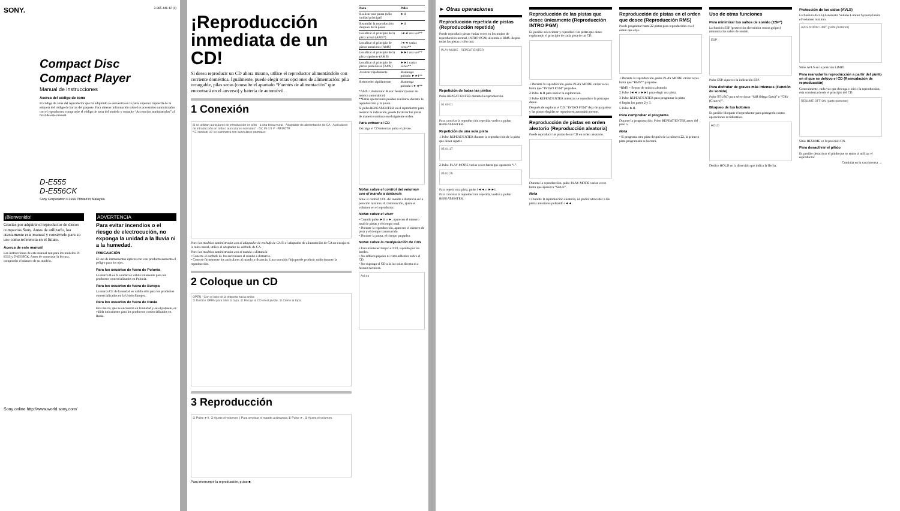SONY. 3-865-446-12 (1)
Compact Disc
Compact Player
Manual de instrucciones
Acerca del código de zona
El código de zona del reproductor que ha adquirido se encuentra en la parte superior izquierda de la etiqueta del código de barras del paquete. Para obtener información sobre los accesorios suministrados con el reproductor, compruebe el código de zona del modelo y consulte “Accesorios suministrados” al final de este manual.
D-E555
D-E556CK
Sony Corporation ©1999 Printed in Malaysia
¡Bienvenido!
Gracias por adquirir el reproductor de discos compactos Sony. Antes de utilizarlo, lea atentamente este manual y consérvelo para su uso como referencia en el futuro.
Acerca de este manual
Las instrucciones de este manual son para los modelos D-E555 y D-E556CK. Antes de comenzar la lectura, compruebe el número de su modelo.
Sony online http://www.world.sony.com/
ADVERTENCIA
Para evitar incendios o el riesgo de electrocución, no exponga la unidad a la lluvia ni a la humedad.
PRECAUCIÓN
El uso de instrumentos ópticos con este producto aumenta el peligro para los ojos.
Para los usuarios de fuera de Polonia
La marca B en la unidad es válida solamente para los productos comercializados en Polonia.
Para los usuarios de fuera de Europa
La marca CE de la unidad es válida sólo para los productos comercializados en la Unión Europea.
Para los usuarios de fuera de Rusia
Esta marca, que se encuentra en la unidad y en el paquete, es válida únicamente para los productos comercializados en Rusia.
¡Reproducción inmediata de un CD!
Si desea reproducir un CD ahora mismo, utilice el reproductor alimentándolo con corriente doméstica. Igualmente, puede elegir otras opciones de alimentación: pila recargable, pilas secas (consulte el apartado “Fuentes de alimentación” que encontrará en el anverso) y batería de automóvil.
1 Conexión
Si se utilizan auriculares de introducción en oído · a una toma mural · Adaptador de alimentación de CA · Auriculares de introducción en oído o auriculares normales* · DC IN 4.5 V · REMOTE
* El modelo U2 se suministra con auriculares normales
Para los modelos suministrados con el adaptador de enchufe de CA Si el adaptador de alimentación de CA no encaja en la toma mural, utilice el adaptador de enchufe de CA.
Para los modelos suministrados con el mando a distancia
• Conecte el enchufe de los auriculares al mando a distancia.
• Conecte firmemente los auriculares al mando a distancia. Una conexión floja puede producir ruido durante la reproducción.
2 Coloque un CD
OPEN · Con el lado de la etiqueta hacia arriba
① Deslice OPEN para abrir la tapa. ② Encaje el CD en el pivote. ③ Cierre la tapa.
3 Reproducción
① Pulse ►II. ② Ajuste el volumen. | Para emplear el mando a distancia ① Pulse ►. ② Ajuste el volumen.
Para interrumpir la reproducción, pulse ■.
| Para | Pulse |
| --- | --- |
| Realizar una pausa (sólo unidad principal) | ►II |
| Reanudar la reproducción después de la pausa | ►II |
| Localizar el principio de la pista actual (AMS*) | I◄◄ una vez** |
| Localizar el principio de pistas anteriores (AMS) | I◄◄ varias veces** |
| Localizar el principio de la pista siguiente (AMS) | ►►I una vez** |
| Localizar el principio de pistas posteriores (AMS) | ►►I varias veces** |
| Avanzar rápidamente | Mantenga pulsado ►►I** |
| Retroceder rápidamente | Mantenga pulsado I◄◄** |
*AMS = Automatic Music Sensor (sensor de música automático)
**Estas operaciones pueden realizarse durante la reproducción y la pausa.
Si pulsa REPEAT/ENTER en el reproductor para mostrar la indicación, puede localizar las pistas de manera continua en el siguiente orden.
Para extraer el CD
Extraiga el CD mientras pulsa el pivote.
Notas sobre el control del volumen con el mando a distancia
Sitúe el control VOL del mando a distancia en la posición máxima. A continuación, ajuste el volumen en el reproductor.
Notas sobre el visor
• Cuando pulse ►II o ►, aparecen el número total de pistas y el tiempo total.
• Durante la reproducción, aparecen el número de pista y el tiempo transcurrido.
• Durante la pausa, el tiempo parpadea.
Notas sobre la manipulación de CDs
• Para mantener limpio el CD, sujételo por los bordes.
• No adhiera papeles ni cinta adhesiva sobre el CD.
• No exponga el CD a la luz solar directa ni a fuentes térmicas.
Así no
► Otras operaciones
Reproducción repetida de pistas (Reproducción repetida)
Puede reproducir pistas varias veces en los modos de reproducción normal, INTRO PGM, aleatoria o RMS. Repita todas las pistas o sólo una.
PLAY MODE · REPEAT/ENTER
Repetición de todas las pistas
Pulse REPEAT/ENTER durante la reproducción.
01 00:01
Para cancelar la reproducción repetida, vuelva a pulsar REPEAT/ENTER.
Repetición de una sola pista
1 Pulse REPEAT/ENTER durante la reproducción de la pista que desea repetir.
05 01:17
2 Pulse PLAY MODE varias veces hasta que aparezca “1”.
05 01:25
Para repetir otra pista, pulse I◄◄ o ►►I.
Para cancelar la reproducción repetida, vuelva a pulsar REPEAT/ENTER.
Reproducción de las pistas que desee únicamente (Reproducción INTRO PGM)
Es posible seleccionar y reproducir las pistas que desee explorando el principio de cada pista de un CD.
1 Durante la reproducción, pulse PLAY MODE varias veces hasta que “INTRO PGM” parpadee.
2 Pulse ►II para iniciar la exploración.
3 Pulse REPEAT/ENTER mientras se reproduce la pista que desee.
Después de explorar el CD, “INTRO PGM” deja de parpadear y las pistas elegidas se reproducen automáticamente.
Reproducción de pistas en orden aleatorio (Reproducción aleatoria)
Puede reproducir las pistas de un CD en orden aleatorio.
Durante la reproducción, pulse PLAY MODE varias veces hasta que aparezca “SHUF”.
Nota
• Durante la reproducción aleatoria, no podrá retroceder a las pistas anteriores pulsando I◄◄.
Reproducción de pistas en el orden que desee (Reproducción RMS)
Puede programar hasta 22 pistas para reproducirlas en el orden que elija.
1 Durante la reproducción, pulse PLAY MODE varias veces hasta que “RMS*” parpadee.
*RMS = Sensor de música aleatoria
2 Pulse I◄◄ o ►►I para elegir una pista.
3 Pulse REPEAT/ENTER para programar la pista.
4 Repita los pasos 2 y 3.
5 Pulse ►II.
Para comprobar el programa
Durante la programación: Pulse REPEAT/ENTER antes del paso 5.
Nota
• Si programa otra pista después de la número 22, la primera pista programada se borrará.
Uso de otras funciones
Para minimizar los saltos de sonido (ESP²)
La función ESP (protección electrónica contra golpes) minimiza los saltos de sonido.
ESP
Pulse ESP. Aparece la indicación ESP.
Para disfrutar de graves más intensos (Función de sonido)
Pulse SOUND para seleccionar “MB (Mega Bass)” o “GRV (Groove)”.
Bloqueo de los botones
Es posible bloquear el reproductor para protegerlo contra operaciones accidentales.
HOLD
Deslice HOLD en la dirección que indica la flecha.
Protección de los oídos (AVLS)
La función AVLS (Automatic Volume Limiter System) limita el volumen máximo.
AVLS NORM LIMIT (parte posterior)
Sitúe AVLS en la posición LIMIT.
Para reanudar la reproducción a partir del punto en el que se detuvo el CD (Reanudación de reproducción)
Generalmente, cada vez que detenga e inicie la reproducción, ésta comienza desde el principio del CD.
RESUME OFF ON (parte posterior)
Sitúe RESUME en la posición ON.
Para desactivar el pitido
Es posible desactivar el pitido que se emite al utilizar el reproductor.
Continúa en la cara inversa →